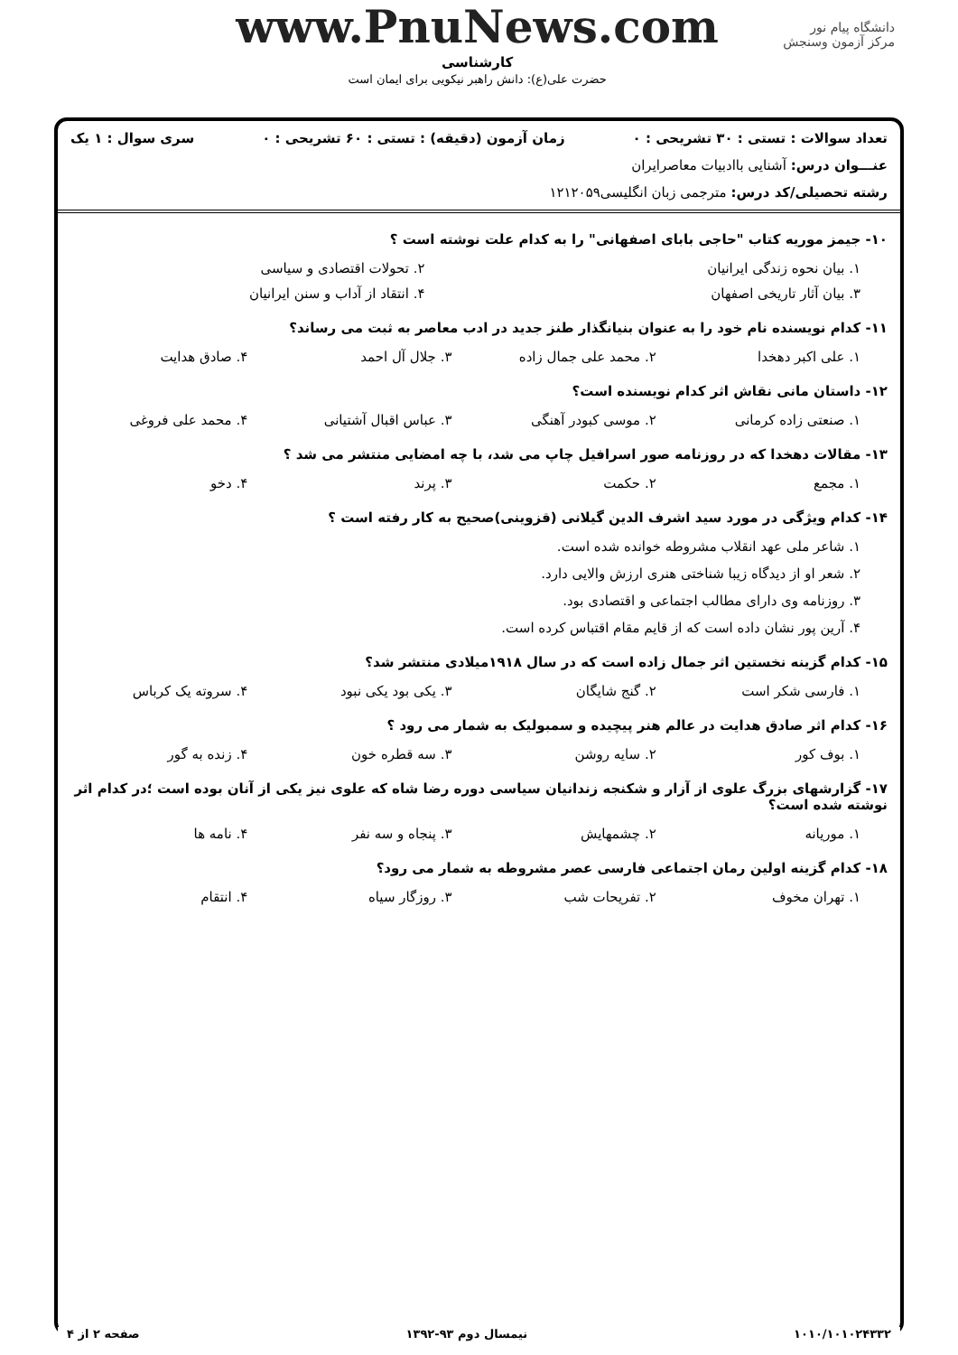دانشگاه پیام نور
مرکز آزمون وسنجش
www.PnuNews.com
کارشناسی
حضرت علی(ع): دانش راهبر نیکویی برای ایمان است
تعداد سوالات : تستی : ۳۰ تشریحی : ۰ زمان آزمون (دقیقه) : تستی : ۶۰ تشریحی : ۰ سری سوال : ۱ یک
عنـــوان درس: آشنایی باادبیات معاصرایران
رشته تحصیلی/کد درس: مترجمی زبان انگلیسی۱۲۱۲۰۵۹
۱۰- جیمز موریه کتاب "حاجی بابای اصفهانی" را به کدام علت نوشته است ؟
۱. بیان نحوه زندگی ایرانیان ۲. تحولات اقتصادی و سیاسی
۳. بیان آثار تاریخی اصفهان ۴. انتقاد از آداب و سنن ایرانیان
۱۱- کدام نویسنده نام خود را به عنوان بنیانگذار طنز جدید در ادب معاصر به ثبت می رساند؟
۱. علی اکبر دهخدا ۲. محمد علی جمال زاده ۳. جلال آل احمد ۴. صادق هدایت
۱۲- داستان مانی نقاش اثر کدام نویسنده است؟
۱. صنعتی زاده کرمانی ۲. موسی کبودر آهنگی ۳. عباس اقبال آشتیانی ۴. محمد علی فروغی
۱۳- مقالات دهخدا که در روزنامه صور اسرافیل چاپ می شد، با چه امضایی منتشر می شد ؟
۱. مجمع ۲. حکمت ۳. پرند ۴. دخو
۱۴- کدام ویژگی در مورد سید اشرف الدین گیلانی (قزوینی)صحیح به کار رفته است ؟
۱. شاعر ملی عهد انقلاب مشروطه خوانده شده است.
۲. شعر او از دیدگاه زیبا شناختی هنری ارزش والایی دارد.
۳. روزنامه وی دارای مطالب اجتماعی و اقتصادی بود.
۴. آرین پور نشان داده است که از قایم مقام اقتباس کرده است.
۱۵- کدام گزینه نخستین اثر جمال زاده است که در سال ۱۹۱۸میلادی منتشر شد؟
۱. فارسی شکر است ۲. گنج شایگان ۳. یکی بود یکی نبود ۴. سروته یک کرباس
۱۶- کدام اثر صادق هدایت در عالم هنر پیچیده و سمبولیک به شمار می رود ؟
۱. بوف کور ۲. سایه روشن ۳. سه قطره خون ۴. زنده به گور
۱۷- گزارشهای بزرگ علوی از آزار و شکنجه زندانیان سیاسی دوره رضا شاه که علوی نیز یکی از آنان بوده است ؛در کدام اثر نوشته شده است؟
۱. موریانه ۲. چشمهایش ۳. پنجاه و سه نفر ۴. نامه ها
۱۸- کدام گزینه اولین رمان اجتماعی فارسی عصر مشروطه به شمار می رود؟
۱. تهران مخوف ۲. تفریحات شب ۳. روزگار سیاه ۴. انتقام
۱۰۱۰/۱۰۱۰۲۴۳۳۲ نیمسال دوم ۹۳-۱۳۹۲ صفحه ۲ از ۴